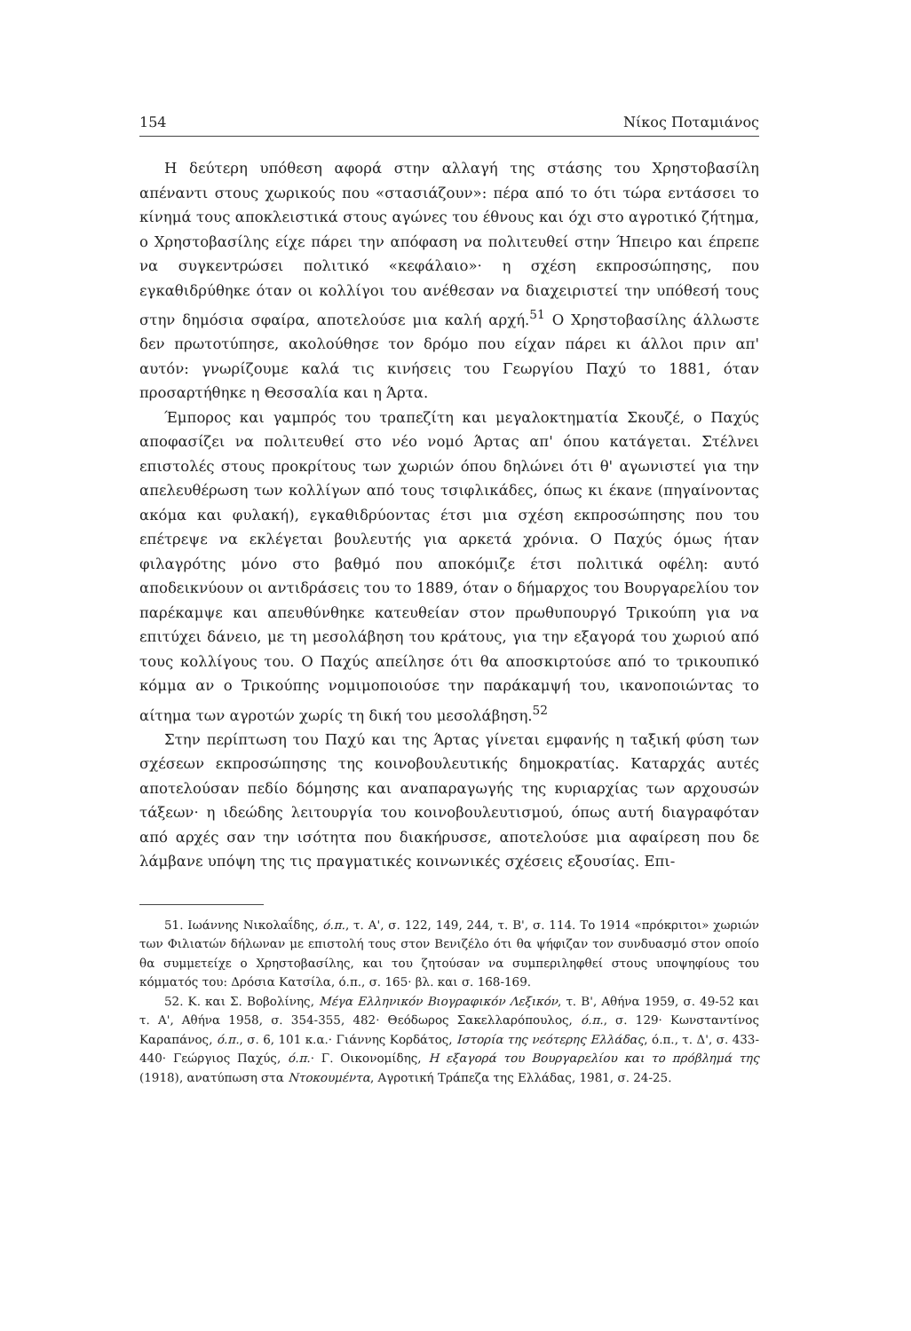154 Νίκος Ποταμιάνος
Η δεύτερη υπόθεση αφορά στην αλλαγή της στάσης του Χρηστοβασίλη απέναντι στους χωρικούς που «στασιάζουν»: πέρα από το ότι τώρα εντάσσει το κίνημά τους αποκλειστικά στους αγώνες του έθνους και όχι στο αγροτικό ζήτημα, ο Χρηστοβασίλης είχε πάρει την απόφαση να πολιτευθεί στην Ήπειρο και έπρεπε να συγκεντρώσει πολιτικό «κεφάλαιο»· η σχέση εκπροσώπησης, που εγκαθιδρύθηκε όταν οι κολλίγοι του ανέθεσαν να διαχειριστεί την υπόθεσή τους στην δημόσια σφαίρα, αποτελούσε μια καλή αρχή.<sup>51</sup> Ο Χρηστοβασίλης άλλωστε δεν πρωτοτύπησε, ακολούθησε τον δρόμο που είχαν πάρει κι άλλοι πριν απ' αυτόν: γνωρίζουμε καλά τις κινήσεις του Γεωργίου Παχύ το 1881, όταν προσαρτήθηκε η Θεσσαλία και η Άρτα.
Έμπορος και γαμπρός του τραπεζίτη και μεγαλοκτηματία Σκουζέ, ο Παχύς αποφασίζει να πολιτευθεί στο νέο νομό Άρτας απ' όπου κατάγεται. Στέλνει επιστολές στους προκρίτους των χωριών όπου δηλώνει ότι θ' αγωνιστεί για την απελευθέρωση των κολλίγων από τους τσιφλικάδες, όπως κι έκανε (πηγαίνοντας ακόμα και φυλακή), εγκαθιδρύοντας έτσι μια σχέση εκπροσώπησης που του επέτρεψε να εκλέγεται βουλευτής για αρκετά χρόνια. Ο Παχύς όμως ήταν φιλαγρότης μόνο στο βαθμό που αποκόμιζε έτσι πολιτικά οφέλη: αυτό αποδεικνύουν οι αντιδράσεις του το 1889, όταν ο δήμαρχος του Βουργαρελίου τον παρέκαμψε και απευθύνθηκε κατευθείαν στον πρωθυπουργό Τρικούπη για να επιτύχει δάνειο, με τη μεσολάβηση του κράτους, για την εξαγορά του χωριού από τους κολλίγους του. Ο Παχύς απείλησε ότι θα αποσκιρτούσε από το τρικουπικό κόμμα αν ο Τρικούπης νομιμοποιούσε την παράκαμψή του, ικανοποιώντας το αίτημα των αγροτών χωρίς τη δική του μεσολάβηση.<sup>52</sup>
Στην περίπτωση του Παχύ και της Άρτας γίνεται εμφανής η ταξική φύση των σχέσεων εκπροσώπησης της κοινοβουλευτικής δημοκρατίας. Καταρχάς αυτές αποτελούσαν πεδίο δόμησης και αναπαραγωγής της κυριαρχίας των αρχουσών τάξεων· η ιδεώδης λειτουργία του κοινοβουλευτισμού, όπως αυτή διαγραφόταν από αρχές σαν την ισότητα που διακήρυσσε, αποτελούσε μια αφαίρεση που δε λάμβανε υπόψη της τις πραγματικές κοινωνικές σχέσεις εξουσίας. Επι-
51. Ιωάννης Νικολαΐδης, ό.π., τ. Α', σ. 122, 149, 244, τ. Β', σ. 114. Το 1914 «πρόκριτοι» χωριών των Φιλιατών δήλωναν με επιστολή τους στον Βενιζέλο ότι θα ψήφιζαν τον συνδυασμό στον οποίο θα συμμετείχε ο Χρηστοβασίλης, και του ζητούσαν να συμπεριληφθεί στους υποψηφίους του κόμματός του: Δρόσια Κατσίλα, ό.π., σ. 165· βλ. και σ. 168-169.
52. Κ. και Σ. Βοβολίνης, Μέγα Ελληνικόν Βιογραφικόν Λεξικόν, τ. Β', Αθήνα 1959, σ. 49-52 και τ. Α', Αθήνα 1958, σ. 354-355, 482· Θεόδωρος Σακελλαρόπουλος, ό.π., σ. 129· Κωνσταντίνος Καραπάνος, ό.π., σ. 6, 101 κ.α.· Γιάννης Κορδάτος, Ιστορία της νεότερης Ελλάδας, ό.π., τ. Δ', σ. 433-440· Γεώργιος Παχύς, ό.π.· Γ. Οικονομίδης, Η εξαγορά του Βουργαρελίου και το πρόβλημά της (1918), ανατύπωση στα Ντοκουμέντα, Αγροτική Τράπεζα της Ελλάδας, 1981, σ. 24-25.